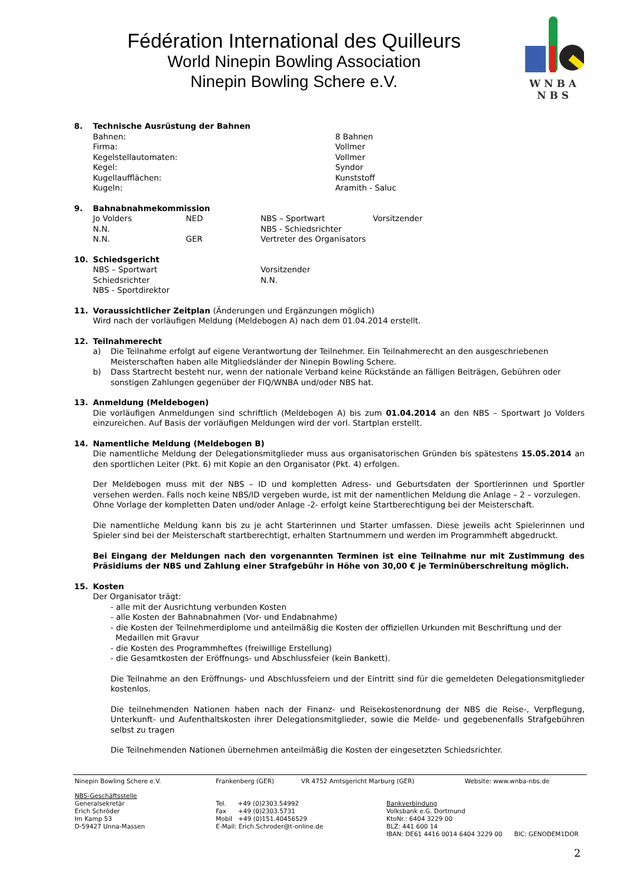Fédération International des Quilleurs
World Ninepin Bowling Association
Ninepin Bowling Schere e.V.
W N B A
N B S
8. Technische Ausrüstung der Bahnen
Bahnen: 8 Bahnen
Firma: Vollmer
Kegelstellautomaten: Vollmer
Kegel: Syndor
Kugellaufflächen: Kunststoff
Kugeln: Aramith - Saluc
9. Bahnabnahmekommission
Jo Volders NED NBS – Sportwart Vorsitzender
N.N. NBS - Schiedsrichter
N.N. GER Vertreter des Organisators
10. Schiedsgericht
NBS – Sportwart Vorsitzender
Schiedsrichter N.N.
NBS - Sportdirektor
11. Voraussichtlicher Zeitplan (Änderungen und Ergänzungen möglich)
Wird nach der vorläufigen Meldung (Meldebogen A) nach dem 01.04.2014 erstellt.
12. Teilnahmerecht
a) Die Teilnahme erfolgt auf eigene Verantwortung der Teilnehmer. Ein Teilnahmerecht an den ausgeschriebenen Meisterschaften haben alle Mitgliedsländer der Ninepin Bowling Schere.
b) Dass Startrecht besteht nur, wenn der nationale Verband keine Rückstände an fälligen Beiträgen, Gebühren oder sonstigen Zahlungen gegenüber der FIQ/WNBA und/oder NBS hat.
13. Anmeldung (Meldebogen)
Die vorläufigen Anmeldungen sind schriftlich (Meldebogen A) bis zum 01.04.2014 an den NBS – Sportwart Jo Volders einzureichen. Auf Basis der vorläufigen Meldungen wird der vorl. Startplan erstellt.
14. Namentliche Meldung (Meldebogen B)
Die namentliche Meldung der Delegationsmitglieder muss aus organisatorischen Gründen bis spätestens 15.05.2014 an den sportlichen Leiter (Pkt. 6) mit Kopie an den Organisator (Pkt. 4) erfolgen.
Der Meldebogen muss mit der NBS – ID und kompletten Adress- und Geburtsdaten der Sportlerinnen und Sportler versehen werden. Falls noch keine NBS/ID vergeben wurde, ist mit der namentlichen Meldung die Anlage – 2 – vorzulegen.
Ohne Vorlage der kompletten Daten und/oder Anlage -2- erfolgt keine Startberechtigung bei der Meisterschaft.
Die namentliche Meldung kann bis zu je acht Starterinnen und Starter umfassen. Diese jeweils acht Spielerinnen und Spieler sind bei der Meisterschaft startberechtigt, erhalten Startnummern und werden im Programmheft abgedruckt.
Bei Eingang der Meldungen nach den vorgenannten Terminen ist eine Teilnahme nur mit Zustimmung des Präsidiums der NBS und Zahlung einer Strafgebühr in Höhe von 30,00 € je Terminüberschreitung möglich.
15. Kosten
Der Organisator trägt:
- alle mit der Ausrichtung verbunden Kosten
- alle Kosten der Bahnabnahmen (Vor- und Endabnahme)
- die Kosten der Teilnehmerdiplome und anteilmäßig die Kosten der offiziellen Urkunden mit Beschriftung und der
Medaillen mit Gravur
- die Kosten des Programmheftes (freiwillige Erstellung)
- die Gesamtkosten der Eröffnungs- und Abschlussfeier (kein Bankett).
Die Teilnahme an den Eröffnungs- und Abschlussfeiern und der Eintritt sind für die gemeldeten Delegationsmitglieder kostenlos.
Die teilnehmenden Nationen haben nach der Finanz- und Reisekostenordnung der NBS die Reise-, Verpflegung, Unterkunft- und Aufenthaltskosten ihrer Delegationsmitglieder, sowie die Melde- und gegebenenfalls Strafgebühren selbst zu tragen
Die Teilnehmenden Nationen übernehmen anteilmäßig die Kosten der eingesetzten Schiedsrichter.
Ninepin Bowling Schere e.V. Frankenberg (GER) VR 4752 Amtsgericht Marburg (GER) Website: www.wnba-nbs.de
NBS-Geschäftsstelle
Generalsekretär
Erich Schröder
Im Kamp 53
D-59427 Unna-Massen
Tel. +49 (0)2303.54992
Fax +49 (0)2303.5731
Mobil +49 (0)151.40456529
E-Mail: Erich.Schroder@t-online.de
Bankverbindung
Volksbank e.G. Dortmund
KtoNr.: 6404 3229 00
BLZ: 441 600 14
IBAN: DE61 4416 0014 6404 3229 00 BIC: GENODEM1DOR
2